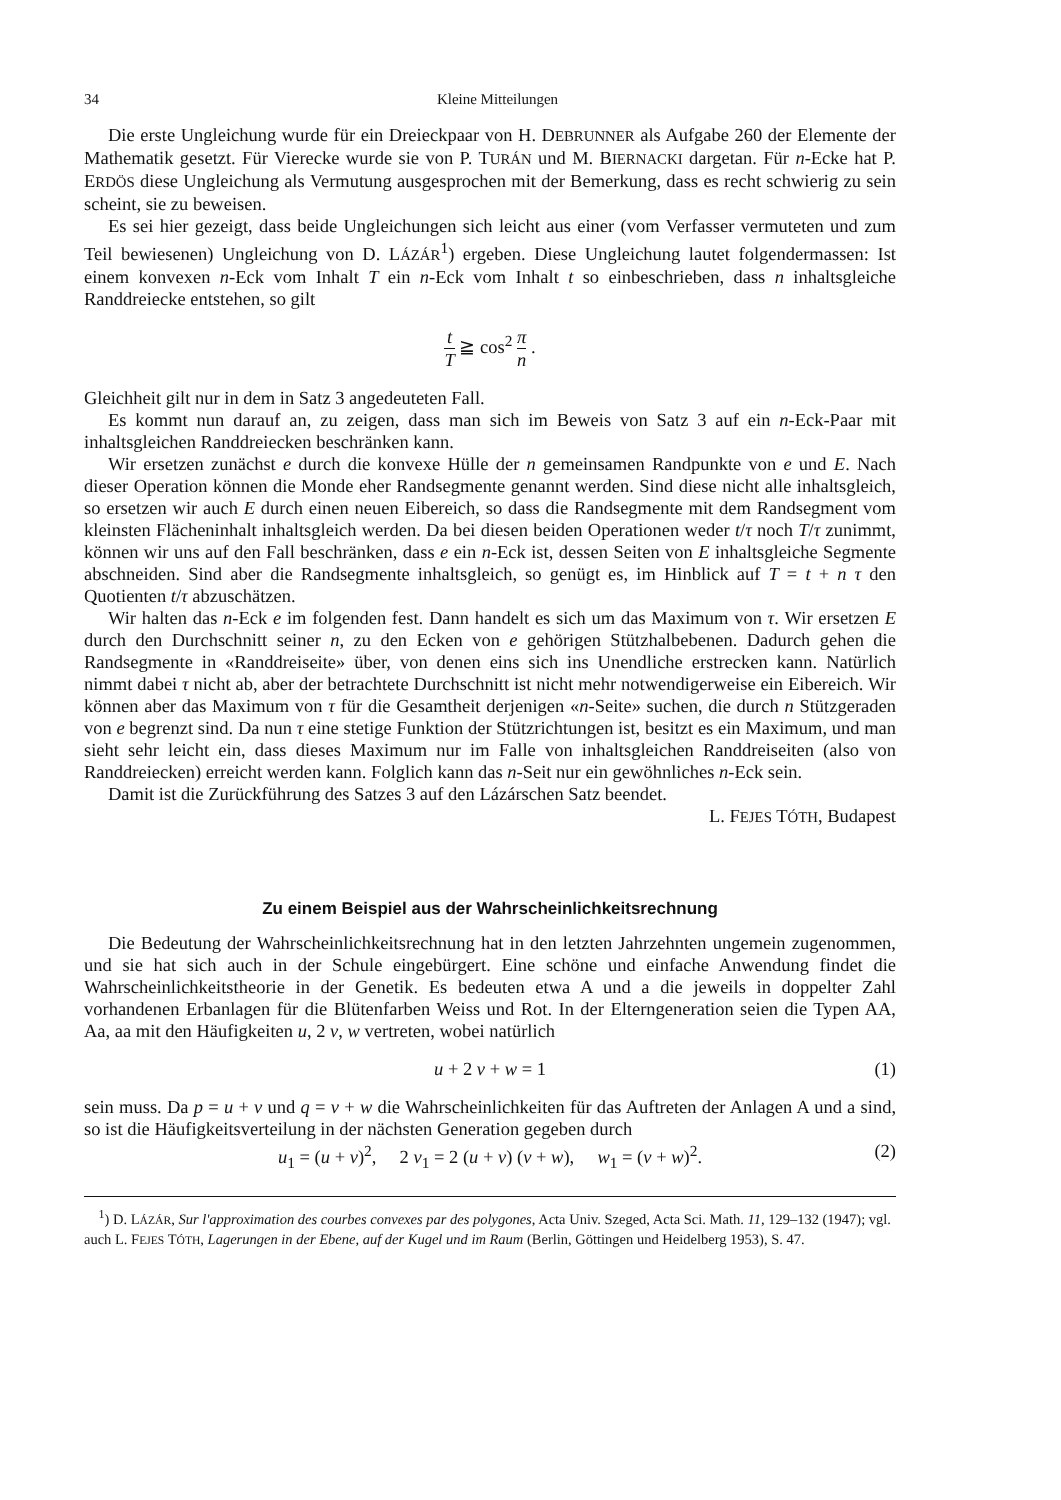34 Kleine Mitteilungen
Die erste Ungleichung wurde für ein Dreieckpaar von H. DEBRUNNER als Aufgabe 260 der Elemente der Mathematik gesetzt. Für Vierecke wurde sie von P. TURÁN und M. BIERNACKI dargetan. Für n-Ecke hat P. ERDÖS diese Ungleichung als Vermutung ausgesprochen mit der Bemerkung, dass es recht schwierig zu sein scheint, sie zu beweisen.
Es sei hier gezeigt, dass beide Ungleichungen sich leicht aus einer (vom Verfasser vermuteten und zum Teil bewiesenen) Ungleichung von D. LÁZÁR<sup>1</sup>) ergeben. Diese Ungleichung lautet folgendermassen: Ist einem konvexen n-Eck vom Inhalt T ein n-Eck vom Inhalt t so einbeschrieben, dass n inhaltsgleiche Randdreiecke entstehen, so gilt
t T ≧ cos<sup>2</sup> π n .
Gleichheit gilt nur in dem in Satz 3 angedeuteten Fall.
Es kommt nun darauf an, zu zeigen, dass man sich im Beweis von Satz 3 auf ein n-Eck-Paar mit inhaltsgleichen Randdreiecken beschränken kann.
Wir ersetzen zunächst e durch die konvexe Hülle der n gemeinsamen Randpunkte von e und E. Nach dieser Operation können die Monde eher Randsegmente genannt werden. Sind diese nicht alle inhaltsgleich, so ersetzen wir auch E durch einen neuen Eibereich, so dass die Randsegmente mit dem Randsegment vom kleinsten Flächeninhalt inhaltsgleich werden. Da bei diesen beiden Operationen weder t/τ noch T/τ zunimmt, können wir uns auf den Fall beschränken, dass e ein n-Eck ist, dessen Seiten von E inhaltsgleiche Segmente abschneiden. Sind aber die Randsegmente inhaltsgleich, so genügt es, im Hinblick auf T = t + n τ den Quotienten t/τ abzuschätzen.
Wir halten das n-Eck e im folgenden fest. Dann handelt es sich um das Maximum von τ. Wir ersetzen E durch den Durchschnitt seiner n, zu den Ecken von e gehörigen Stützhalbebenen. Dadurch gehen die Randsegmente in «Randdreiseite» über, von denen eins sich ins Unendliche erstrecken kann. Natürlich nimmt dabei τ nicht ab, aber der betrachtete Durchschnitt ist nicht mehr notwendigerweise ein Eibereich. Wir können aber das Maximum von τ für die Gesamtheit derjenigen «n-Seite» suchen, die durch n Stützgeraden von e begrenzt sind. Da nun τ eine stetige Funktion der Stützrichtungen ist, besitzt es ein Maximum, und man sieht sehr leicht ein, dass dieses Maximum nur im Falle von inhaltsgleichen Randdreiseiten (also von Randdreiecken) erreicht werden kann. Folglich kann das n-Seit nur ein gewöhnliches n-Eck sein.
Damit ist die Zurückführung des Satzes 3 auf den Lázárschen Satz beendet.
L. FEJES TÓTH, Budapest
Zu einem Beispiel aus der Wahrscheinlichkeitsrechnung
Die Bedeutung der Wahrscheinlichkeitsrechnung hat in den letzten Jahrzehnten ungemein zugenommen, und sie hat sich auch in der Schule eingebürgert. Eine schöne und einfache Anwendung findet die Wahrscheinlichkeitstheorie in der Genetik. Es bedeuten etwa A und a die jeweils in doppelter Zahl vorhandenen Erbanlagen für die Blütenfarben Weiss und Rot. In der Elterngeneration seien die Typen AA, Aa, aa mit den Häufigkeiten u, 2 v, w vertreten, wobei natürlich
u + 2 v + w = 1 (1)
sein muss. Da p = u + v und q = v + w die Wahrscheinlichkeiten für das Auftreten der Anlagen A und a sind, so ist die Häufigkeitsverteilung in der nächsten Generation gegeben durch
u<sub>1</sub> = (u + v)<sup>2</sup>, 2 v<sub>1</sub> = 2 (u + v) (v + w), w<sub>1</sub> = (v + w)<sup>2</sup>. (2)
<sup>1</sup>) D. LÁZÁR, Sur l'approximation des courbes convexes par des polygones, Acta Univ. Szeged, Acta Sci. Math. 11, 129–132 (1947); vgl. auch L. FEJES TÓTH, Lagerungen in der Ebene, auf der Kugel und im Raum (Berlin, Göttingen und Heidelberg 1953), S. 47.